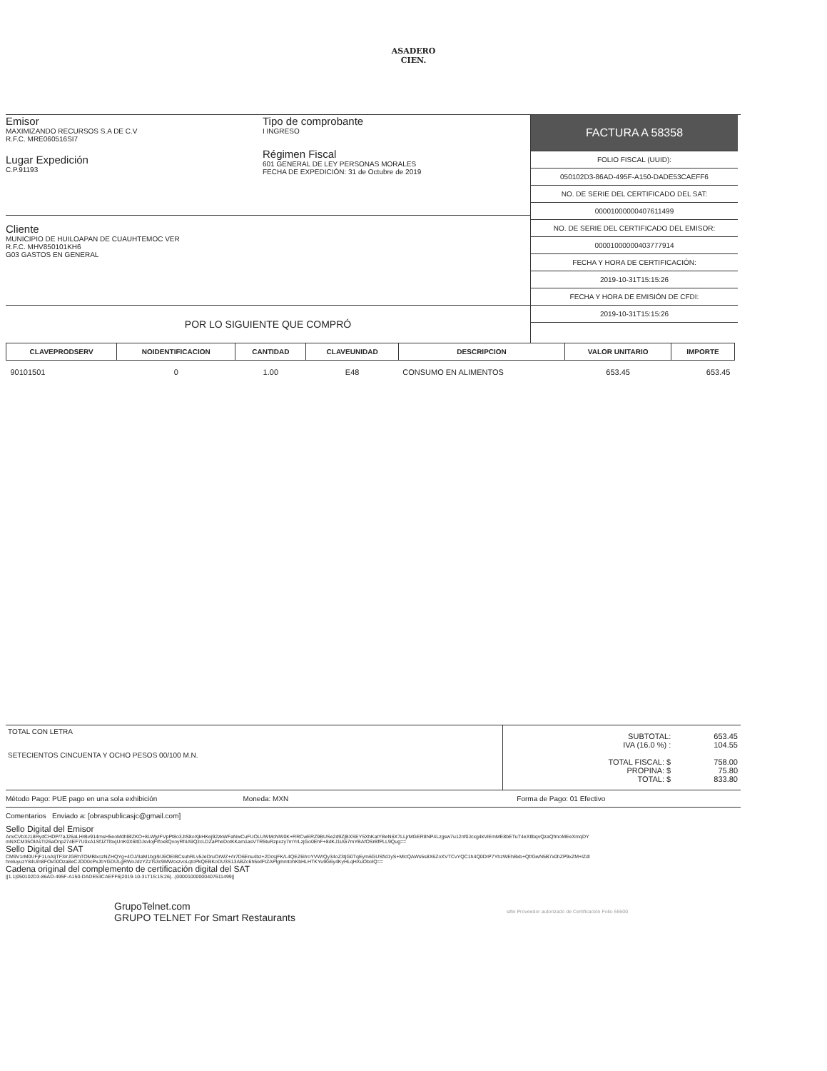ASADERO
CIEN.
Emisor
MAXIMIZANDO RECURSOS S.A DE C.V
R.F.C. MRE060516SI7
Lugar Expedición
C.P.91193
Tipo de comprobante
I INGRESO
Régimen Fiscal
601 GENERAL DE LEY PERSONAS MORALES
FECHA DE EXPEDICIÓN: 31 de Octubre de 2019
Cliente
MUNICIPIO DE HUILOAPAN DE CUAUHTEMOC VER
R.F.C. MHV850101KH6
G03 GASTOS EN GENERAL
POR LO SIGUIENTE QUE COMPRÓ
FACTURA A 58358
FOLIO FISCAL (UUID):
050102D3-86AD-495F-A150-DADE53CAEFF6
NO. DE SERIE DEL CERTIFICADO DEL SAT:
00001000000407611499
NO. DE SERIE DEL CERTIFICADO DEL EMISOR:
00001000000403777914
FECHA Y HORA DE CERTIFICACIÓN:
2019-10-31T15:15:26
FECHA Y HORA DE EMISIÓN DE CFDI:
2019-10-31T15:15:26
| CLAVEPRODSERV | NOIDENTIFICACION | CANTIDAD | CLAVEUNIDAD | DESCRIPCION | VALOR UNITARIO | IMPORTE |
| --- | --- | --- | --- | --- | --- | --- |
| 90101501 | 0 | 1.00 | E48 | CONSUMO EN ALIMENTOS | 653.45 | 653.45 |
TOTAL CON LETRA
SETECIENTOS CINCUENTA Y OCHO PESOS 00/100 M.N.
| SUBTOTAL: IVA (16.0 %) : TOTAL FISCAL: $ PROPINA: $ TOTAL: $ | 653.45 104.55 758.00 75.80 833.80 |
Método Pago: PUE pago en una sola exhibición Moneda: MXN Forma de Pago: 01 Efectivo
Comentarios Enviado a: [obraspublicasjc@gmail.com]
Sello Digital del Emisor
AnvCVbXJ18RydCHDP/7aJ26aLHrBv914msH5eoMdhl8lZKO+8LWjylFVpPt8o3JtS8oXjkHKej92zkWFaNwCuFUOLUWMcNW0K+RRCwERZ9BUSe2d9ZjBXSEY5XhKatYBeN6X7LLjrMGER8NP4Lzgsw7u12nf0Jcxg4kViEmME8bETuT4eXtlbqvQzaQfmoMEeXmqDYmNXCM35OIAsTI26aOnp274EF7U0xA1SfJZTlbxjUnK0X6ltDJsvlojFIfox8QvoyRf4A9QzcLDZaPheDotKKam1asVTR5tuRzpxzy7mYrLzjGo0EhF+8dKJ1iA57mYBAfOSrBfPLL9Qug==
Sello Digital del SAT
CM9V1rM0UFjF1LnAIjTF3/rJGRhTOMBlxozNZHQYg+4OJ/3aM1bgi9/J6OEIBCsuhRLv5JeDruOrWZ+/Ir7D6Enu4bz+2DcsjFK/L4QEZ6I/roYVW/Qy34oZ3tjG0TqEym6GUSfid1yS+MlcQAWs5s8X6ZoXVTCvYQC1h4Q0DrP7YhzWEhBxb+Qf/GwN5B7x0hZP9xZM+lZdlhreluyuzY84Um8FOi/o0Oza8eCJDD0cPxJbYGDULgRWoJdzYZzTs3c9MWcxzvoLqtcPkQEBKoDU3S13ABZc6h5ixlFtZAPlgmmtohKbHLHTKYu9G6y4KyHLqHXuObolQ==
Cadena original del complemento de certificación digital del SAT
||1.1|050102D3-86AD-495F-A150-DADE53CAEFF6|2019-10-31T15:15:26|...|00001000000407611499||
GrupoTelnet.com
GRUPO TELNET For Smart Restaurants
sifei Proveedor autorizado de Certificación Folio 55500